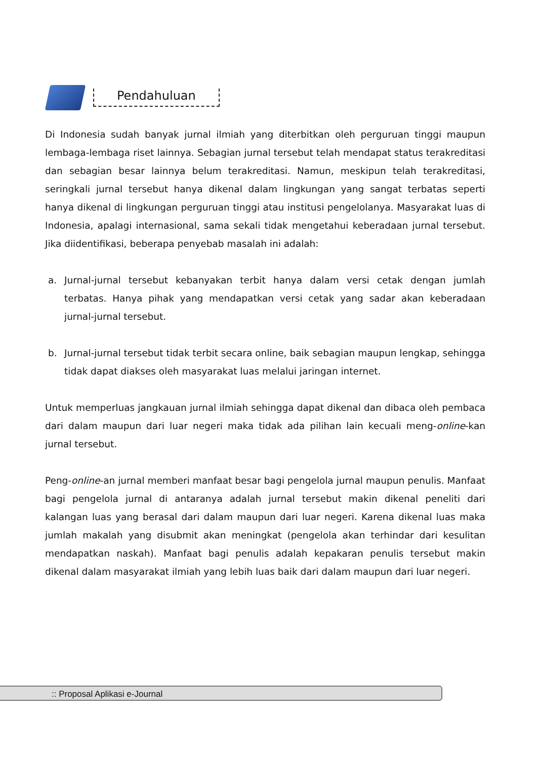Pendahuluan
Di Indonesia sudah banyak jurnal ilmiah yang diterbitkan oleh perguruan tinggi maupun lembaga-lembaga riset lainnya. Sebagian jurnal tersebut telah mendapat status terakreditasi dan sebagian besar lainnya belum terakreditasi. Namun, meskipun telah terakreditasi, seringkali jurnal tersebut hanya dikenal dalam lingkungan yang sangat terbatas seperti hanya dikenal di lingkungan perguruan tinggi atau institusi pengelolanya. Masyarakat luas di Indonesia, apalagi internasional, sama sekali tidak mengetahui keberadaan jurnal tersebut. Jika diidentifikasi, beberapa penyebab masalah ini adalah:
a. Jurnal-jurnal tersebut kebanyakan terbit hanya dalam versi cetak dengan jumlah terbatas. Hanya pihak yang mendapatkan versi cetak yang sadar akan keberadaan jurnal-jurnal tersebut.
b. Jurnal-jurnal tersebut tidak terbit secara online, baik sebagian maupun lengkap, sehingga tidak dapat diakses oleh masyarakat luas melalui jaringan internet.
Untuk memperluas jangkauan jurnal ilmiah sehingga dapat dikenal dan dibaca oleh pembaca dari dalam maupun dari luar negeri maka tidak ada pilihan lain kecuali meng-online-kan jurnal tersebut.
Peng-online-an jurnal memberi manfaat besar bagi pengelola jurnal maupun penulis. Manfaat bagi pengelola jurnal di antaranya adalah jurnal tersebut makin dikenal peneliti dari kalangan luas yang berasal dari dalam maupun dari luar negeri. Karena dikenal luas maka jumlah makalah yang disubmit akan meningkat (pengelola akan terhindar dari kesulitan mendapatkan naskah). Manfaat bagi penulis adalah kepakaran penulis tersebut makin dikenal dalam masyarakat ilmiah yang lebih luas baik dari dalam maupun dari luar negeri.
:: Proposal Aplikasi e-Journal